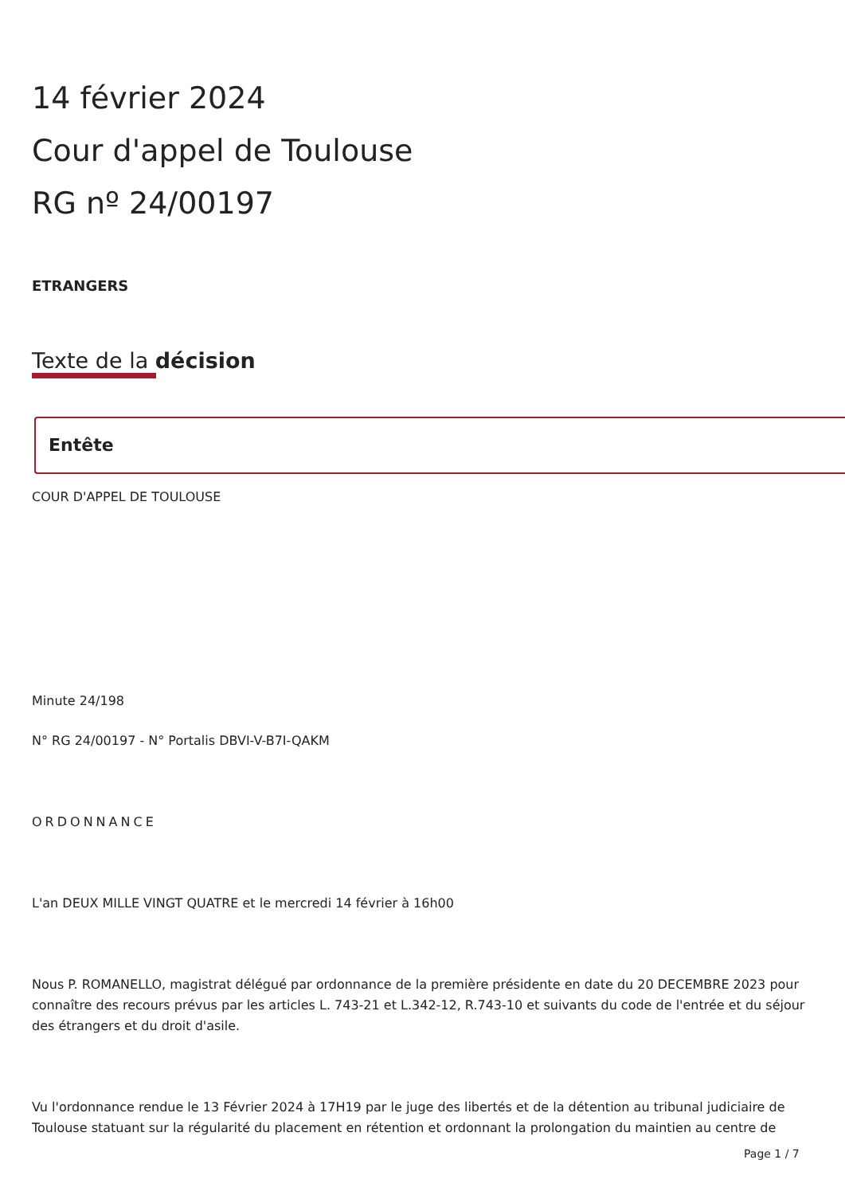14 février 2024
Cour d'appel de Toulouse
RG nº 24/00197
ETRANGERS
Texte de la décision
Entête
COUR D'APPEL DE TOULOUSE
Minute 24/198
N° RG 24/00197 - N° Portalis DBVI-V-B7I-QAKM
ORDONNANCE
L'an DEUX MILLE VINGT QUATRE et le mercredi 14 février à 16h00
Nous P. ROMANELLO, magistrat délégué par ordonnance de la première présidente en date du 20 DECEMBRE 2023 pour connaître des recours prévus par les articles L. 743-21 et L.342-12, R.743-10 et suivants du code de l'entrée et du séjour des étrangers et du droit d'asile.
Vu l'ordonnance rendue le 13 Février 2024 à 17H19 par le juge des libertés et de la détention au tribunal judiciaire de Toulouse statuant sur la régularité du placement en rétention et ordonnant la prolongation du maintien au centre de
Page 1 / 7